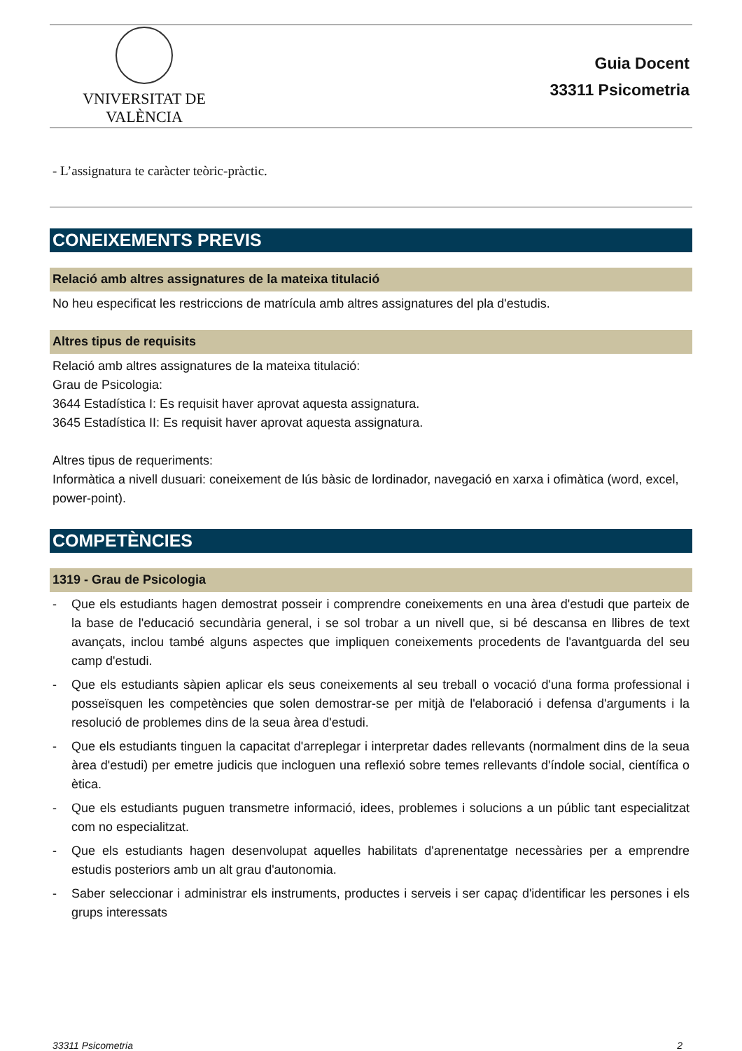VNIVERSITAT DE VALÈNCIA
Guia Docent
33311 Psicometria
- L’assignatura te caràcter teòric-pràctic.
CONEIXEMENTS PREVIS
Relació amb altres assignatures de la mateixa titulació
No heu especificat les restriccions de matrícula amb altres assignatures del pla d'estudis.
Altres tipus de requisits
Relació amb altres assignatures de la mateixa titulació:
Grau de Psicologia:
3644 Estadística I: Es requisit haver aprovat aquesta assignatura.
3645 Estadística II: Es requisit haver aprovat aquesta assignatura.
Altres tipus de requeriments:
Informàtica a nivell dusuari: coneixement de lús bàsic de lordinador, navegació en xarxa i ofimàtica (word, excel, power-point).
COMPETÈNCIES
1319 - Grau de Psicologia
- Que els estudiants hagen demostrat posseir i comprendre coneixements en una àrea d'estudi que parteix de la base de l'educació secundària general, i se sol trobar a un nivell que, si bé descansa en llibres de text avançats, inclou també alguns aspectes que impliquen coneixements procedents de l'avantguarda del seu camp d'estudi.
- Que els estudiants sàpien aplicar els seus coneixements al seu treball o vocació d'una forma professional i posseïsquen les competències que solen demostrar-se per mitjà de l'elaboració i defensa d'arguments i la resolució de problemes dins de la seua àrea d'estudi.
- Que els estudiants tinguen la capacitat d'arreplegar i interpretar dades rellevants (normalment dins de la seua àrea d'estudi) per emetre judicis que incloguen una reflexió sobre temes rellevants d'índole social, científica o ètica.
- Que els estudiants puguen transmetre informació, idees, problemes i solucions a un públic tant especialitzat com no especialitzat.
- Que els estudiants hagen desenvolupat aquelles habilitats d'aprenentatge necessàries per a emprendre estudis posteriors amb un alt grau d'autonomia.
- Saber seleccionar i administrar els instruments, productes i serveis i ser capaç d'identificar les persones i els grups interessats
33311 Psicometria 2